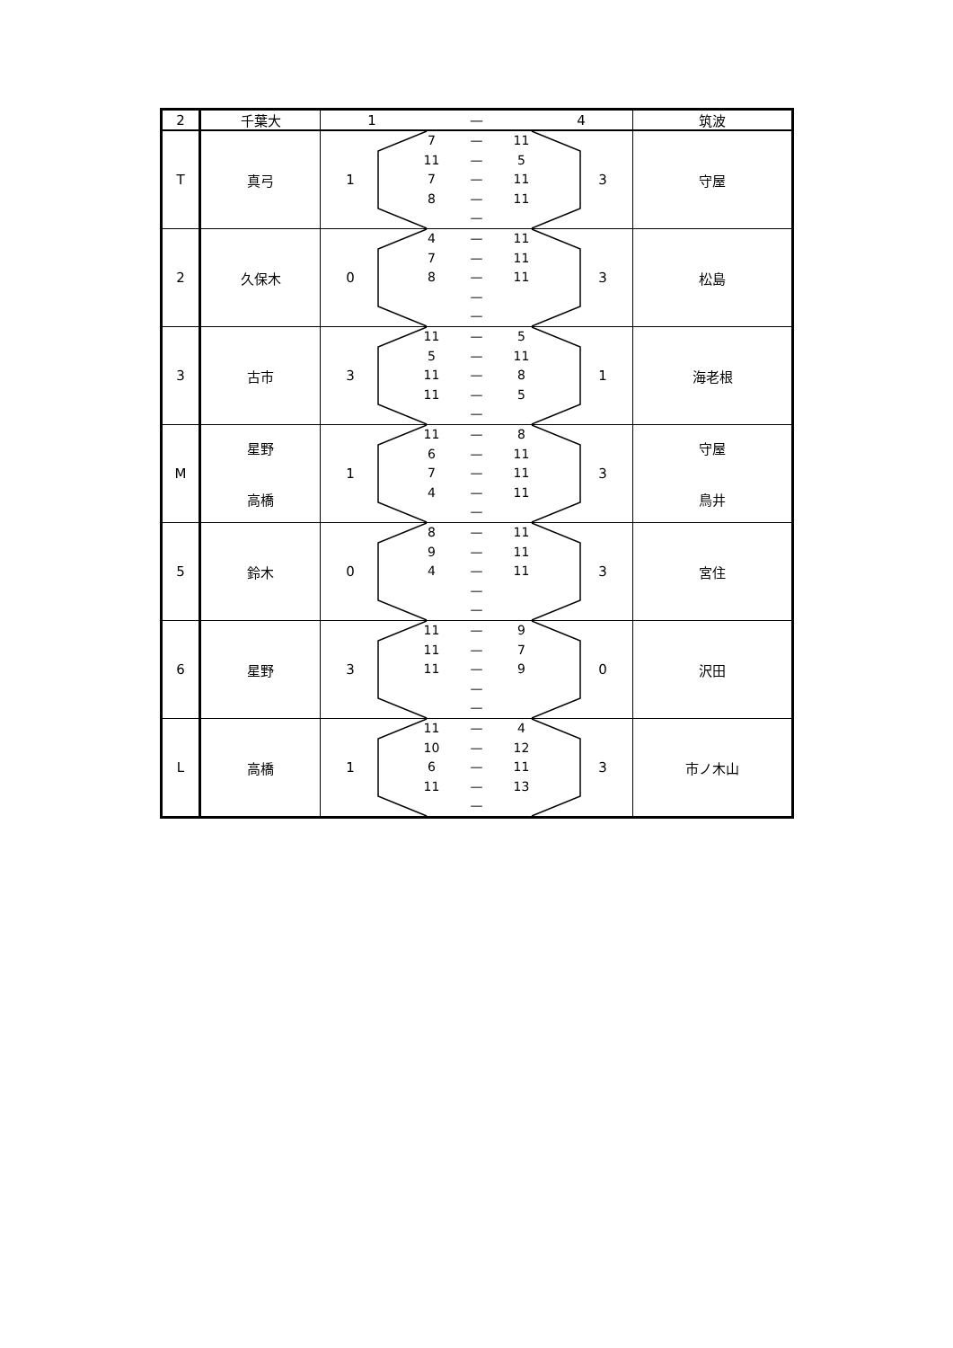| 2 | 千葉大 | 1 — 4 | 筑波 |
| --- | --- | --- | --- |
| T | 真弓 | 1 7 — 11 11 — 5 7 — 11 8 — 11 — 3 | 守屋 |
| 2 | 久保木 | 0 4 — 11 7 — 11 8 — 11 — — 3 | 松島 |
| 3 | 古市 | 3 11 — 5 5 — 11 11 — 8 11 — 5 — 1 | 海老根 |
| M | 星野 高橋 | 1 11 — 8 6 — 11 7 — 11 4 — 11 — 3 | 守屋 鳥井 |
| 5 | 鈴木 | 0 8 — 11 9 — 11 4 — 11 — — 3 | 宮住 |
| 6 | 星野 | 3 11 — 9 11 — 7 11 — 9 — — 0 | 沢田 |
| L | 高橋 | 1 11 — 4 10 — 12 6 — 11 11 — 13 — 3 | 市ノ木山 |